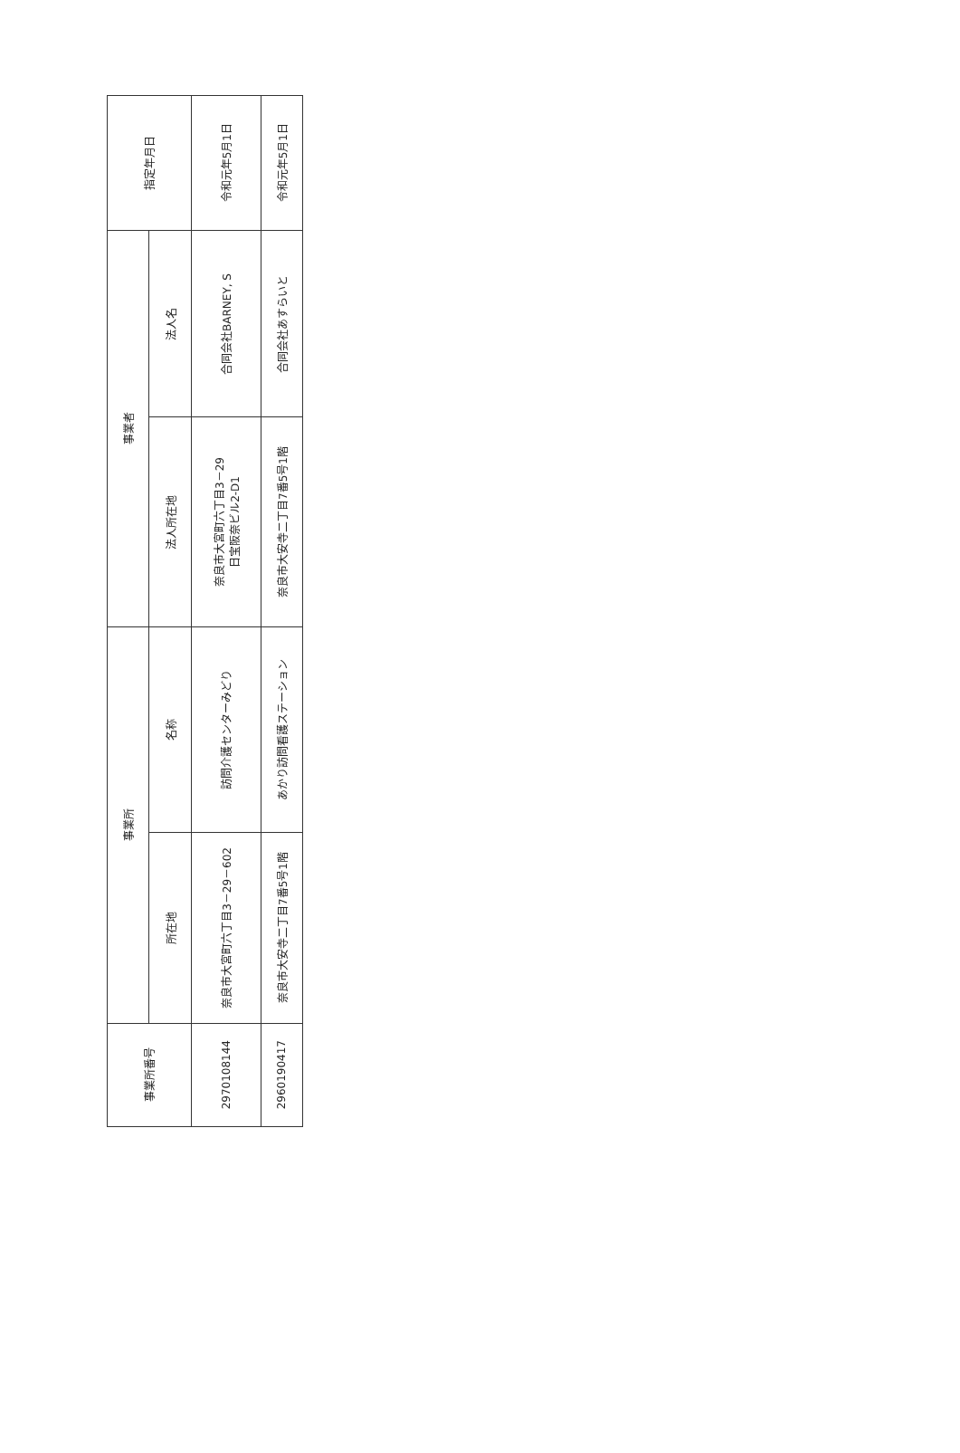| 事業所番号 | 事業所 | | 事業者 | | 指定年月日 |
| --- | --- | --- | --- | --- | --- |
| | 所在地 | 名称 | 法人所在地 | 法人名 | |
| 2970108144 | 奈良市大宮町六丁目3－29－602 | 訪問介護センターみどり | 奈良市大宮町六丁目3－29 日宝阪奈ビル2-D1 | 合同会社BARNEY, S | 令和元年5月1日 |
| 2960190417 | 奈良市大安寺二丁目7番5号1階 | あかり訪問看護ステーション | 奈良市大安寺二丁目7番5号1階 | 合同会社あすらいと | 令和元年5月1日 |